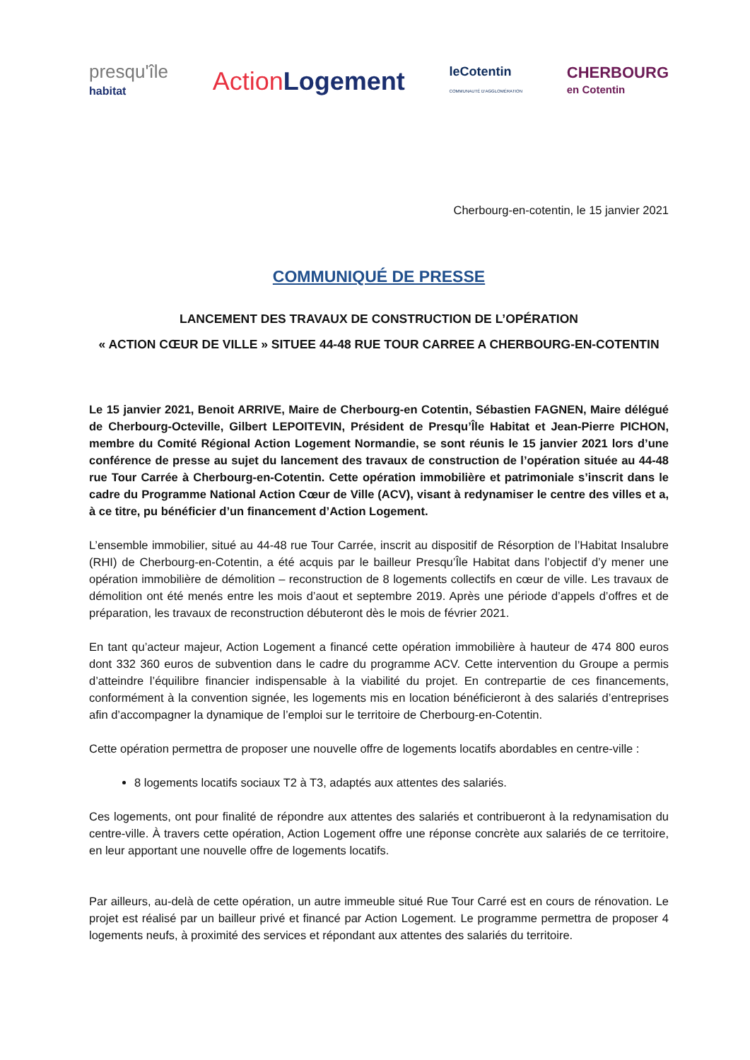presqu'île
habitat
ActionLogement
leCotentin
COMMUNAUTÉ D'AGGLOMÉRATION
CHERBOURG
en Cotentin
Cherbourg-en-cotentin, le 15 janvier 2021
COMMUNIQUÉ DE PRESSE
LANCEMENT DES TRAVAUX DE CONSTRUCTION DE L’OPÉRATION
« ACTION CŒUR DE VILLE » SITUEE 44-48 RUE TOUR CARREE A CHERBOURG-EN-COTENTIN
Le 15 janvier 2021, Benoit ARRIVE, Maire de Cherbourg-en Cotentin, Sébastien FAGNEN, Maire délégué de Cherbourg-Octeville, Gilbert LEPOITEVIN, Président de Presqu’Île Habitat et Jean-Pierre PICHON, membre du Comité Régional Action Logement Normandie, se sont réunis le 15 janvier 2021 lors d’une conférence de presse au sujet du lancement des travaux de construction de l’opération située au 44-48 rue Tour Carrée à Cherbourg-en-Cotentin. Cette opération immobilière et patrimoniale s’inscrit dans le cadre du Programme National Action Cœur de Ville (ACV), visant à redynamiser le centre des villes et a, à ce titre, pu bénéficier d’un financement d’Action Logement.
L’ensemble immobilier, situé au 44-48 rue Tour Carrée, inscrit au dispositif de Résorption de l’Habitat Insalubre (RHI) de Cherbourg-en-Cotentin, a été acquis par le bailleur Presqu’Île Habitat dans l’objectif d’y mener une opération immobilière de démolition – reconstruction de 8 logements collectifs en cœur de ville. Les travaux de démolition ont été menés entre les mois d’aout et septembre 2019. Après une période d’appels d’offres et de préparation, les travaux de reconstruction débuteront dès le mois de février 2021.
En tant qu’acteur majeur, Action Logement a financé cette opération immobilière à hauteur de 474 800 euros dont 332 360 euros de subvention dans le cadre du programme ACV. Cette intervention du Groupe a permis d’atteindre l’équilibre financier indispensable à la viabilité du projet. En contrepartie de ces financements, conformément à la convention signée, les logements mis en location bénéficieront à des salariés d’entreprises afin d’accompagner la dynamique de l’emploi sur le territoire de Cherbourg-en-Cotentin.
Cette opération permettra de proposer une nouvelle offre de logements locatifs abordables en centre-ville :
8 logements locatifs sociaux T2 à T3, adaptés aux attentes des salariés.
Ces logements, ont pour finalité de répondre aux attentes des salariés et contribueront à la redynamisation du centre-ville. À travers cette opération, Action Logement offre une réponse concrète aux salariés de ce territoire, en leur apportant une nouvelle offre de logements locatifs.
Par ailleurs, au-delà de cette opération, un autre immeuble situé Rue Tour Carré est en cours de rénovation. Le projet est réalisé par un bailleur privé et financé par Action Logement. Le programme permettra de proposer 4 logements neufs, à proximité des services et répondant aux attentes des salariés du territoire.